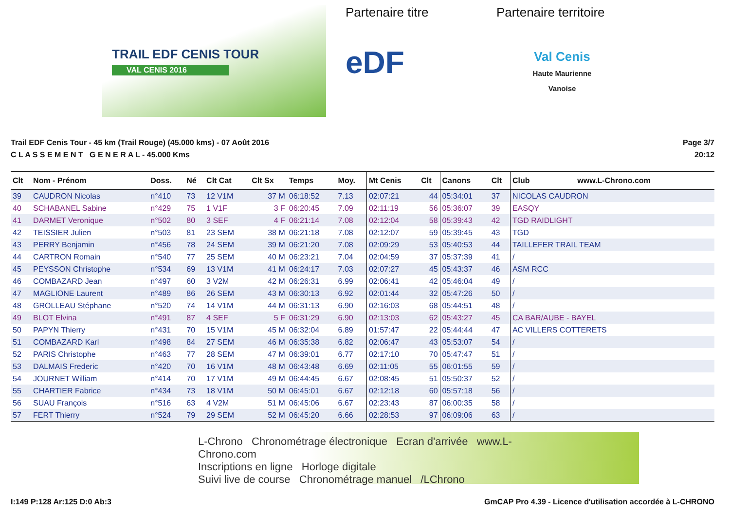TRAIL EDF CENIS TOUR
VAL CENIS 2016
Partenaire titre
eDF
Partenaire territoire
Val Cenis
Haute Maurienne
Vanoise
Trail EDF Cenis Tour - 45 km (Trail Rouge) (45.000 kms) - 07 Août 2016
C L A S S E M E N T G E N E R A L - 45.000 Kms
Page 3/7
20:12
| Clt | Nom - Prénom | Doss. | Né | Clt Cat | Clt Sx | Temps | Moy. | Mt Cenis | Clt | Canons | Clt | Club www.L-Chrono.com |
| --- | --- | --- | --- | --- | --- | --- | --- | --- | --- | --- | --- | --- |
| 39 | CAUDRON Nicolas | n°410 | 73 | 12 V1M | 37 M | 06:18:52 | 7.13 | 02:07:21 | 44 | 05:34:01 | 37 | NICOLAS CAUDRON |
| 40 | SCHABANEL Sabine | n°429 | 75 | 1 V1F | 3 F | 06:20:45 | 7.09 | 02:11:19 | 56 | 05:36:07 | 39 | EASQY |
| 41 | DARMET Veronique | n°502 | 80 | 3 SEF | 4 F | 06:21:14 | 7.08 | 02:12:04 | 58 | 05:39:43 | 42 | TGD RAIDLIGHT |
| 42 | TEISSIER Julien | n°503 | 81 | 23 SEM | 38 M | 06:21:18 | 7.08 | 02:12:07 | 59 | 05:39:45 | 43 | TGD |
| 43 | PERRY Benjamin | n°456 | 78 | 24 SEM | 39 M | 06:21:20 | 7.08 | 02:09:29 | 53 | 05:40:53 | 44 | TAILLEFER TRAIL TEAM |
| 44 | CARTRON Romain | n°540 | 77 | 25 SEM | 40 M | 06:23:21 | 7.04 | 02:04:59 | 37 | 05:37:39 | 41 | / |
| 45 | PEYSSON Christophe | n°534 | 69 | 13 V1M | 41 M | 06:24:17 | 7.03 | 02:07:27 | 45 | 05:43:37 | 46 | ASM RCC |
| 46 | COMBAZARD Jean | n°497 | 60 | 3 V2M | 42 M | 06:26:31 | 6.99 | 02:06:41 | 42 | 05:46:04 | 49 | / |
| 47 | MAGLIONE Laurent | n°489 | 86 | 26 SEM | 43 M | 06:30:13 | 6.92 | 02:01:44 | 32 | 05:47:26 | 50 | / |
| 48 | GROLLEAU Stéphane | n°520 | 74 | 14 V1M | 44 M | 06:31:13 | 6.90 | 02:16:03 | 68 | 05:44:51 | 48 | / |
| 49 | BLOT Elvina | n°491 | 87 | 4 SEF | 5 F | 06:31:29 | 6.90 | 02:13:03 | 62 | 05:43:27 | 45 | CA BAR/AUBE - BAYEL |
| 50 | PAPYN Thierry | n°431 | 70 | 15 V1M | 45 M | 06:32:04 | 6.89 | 01:57:47 | 22 | 05:44:44 | 47 | AC VILLERS COTTERETS |
| 51 | COMBAZARD Karl | n°498 | 84 | 27 SEM | 46 M | 06:35:38 | 6.82 | 02:06:47 | 43 | 05:53:07 | 54 | / |
| 52 | PARIS Christophe | n°463 | 77 | 28 SEM | 47 M | 06:39:01 | 6.77 | 02:17:10 | 70 | 05:47:47 | 51 | / |
| 53 | DALMAIS Frederic | n°420 | 70 | 16 V1M | 48 M | 06:43:48 | 6.69 | 02:11:05 | 55 | 06:01:55 | 59 | / |
| 54 | JOURNET William | n°414 | 70 | 17 V1M | 49 M | 06:44:45 | 6.67 | 02:08:45 | 51 | 05:50:37 | 52 | / |
| 55 | CHARTIER Fabrice | n°434 | 73 | 18 V1M | 50 M | 06:45:01 | 6.67 | 02:12:18 | 60 | 05:57:18 | 56 | / |
| 56 | SUAU François | n°516 | 63 | 4 V2M | 51 M | 06:45:06 | 6.67 | 02:23:43 | 87 | 06:00:35 | 58 | / |
| 57 | FERT Thierry | n°524 | 79 | 29 SEM | 52 M | 06:45:20 | 6.66 | 02:28:53 | 97 | 06:09:06 | 63 | / |
L-Chrono Chronométrage électronique Ecran d'arrivée www.L-Chrono.com
Inscriptions en ligne Horloge digitale
Suivi live de course Chronométrage manuel /LChrono
I:149 P:128 Ar:125 D:0 Ab:3 GmCAP Pro 4.39 - Licence d'utilisation accordée à L-CHRONO